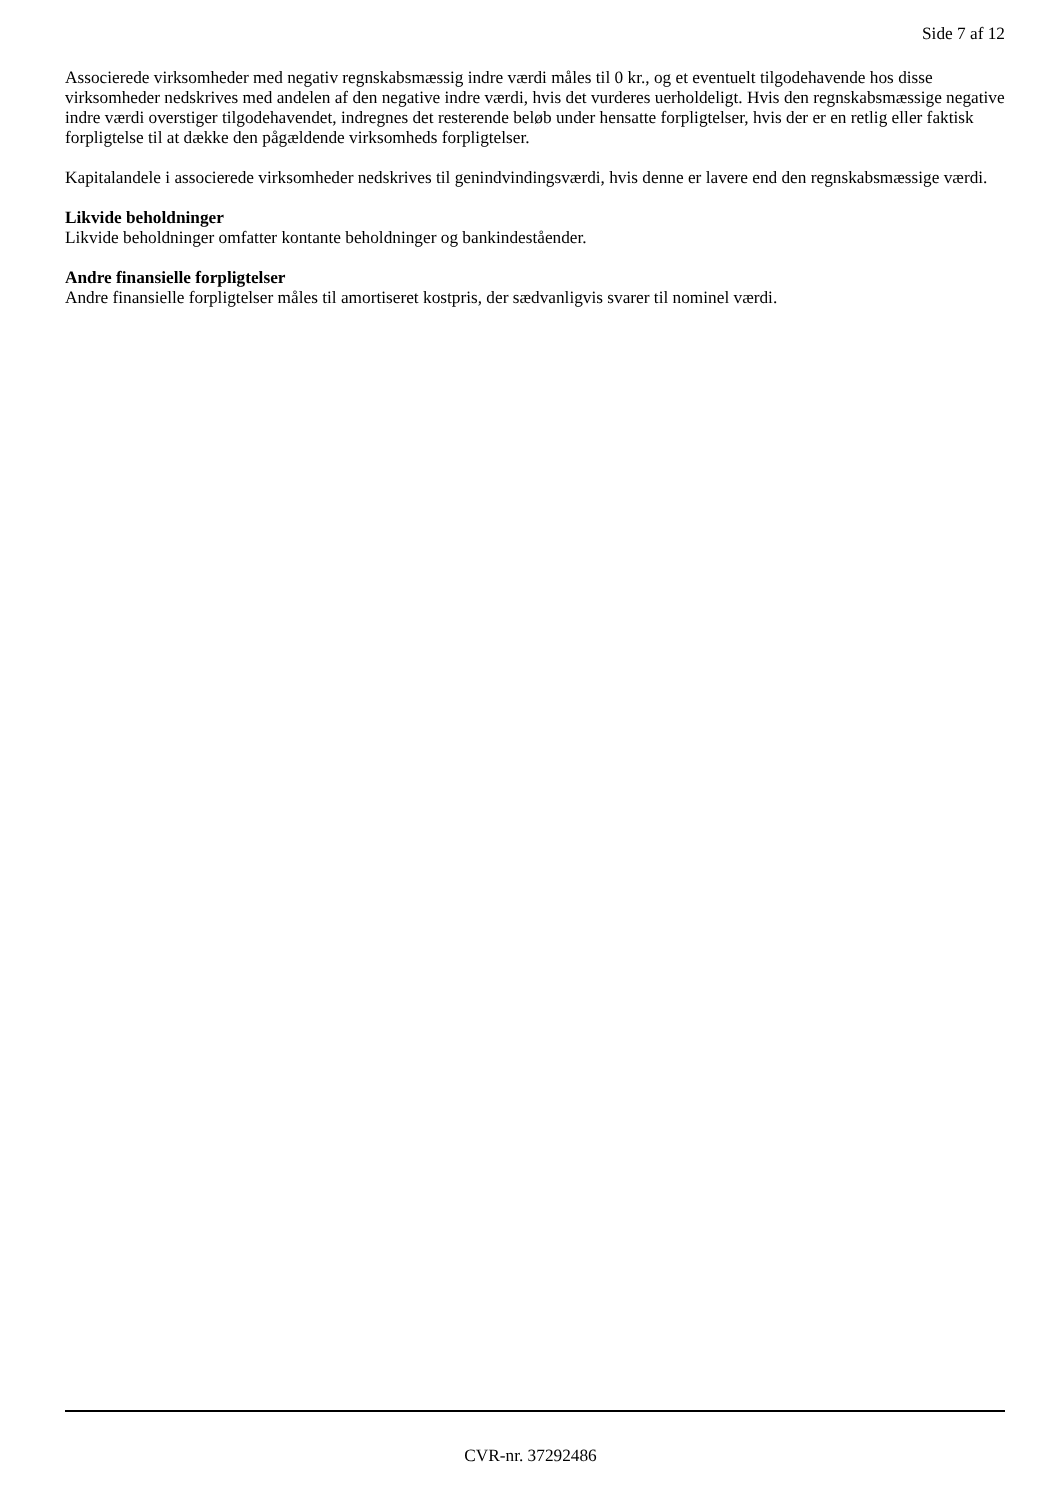Side 7 af 12
Associerede virksomheder med negativ regnskabsmæssig indre værdi måles til 0 kr., og et eventuelt tilgodehavende hos disse virksomheder nedskrives med andelen af den negative indre værdi, hvis det vurderes uerholdeligt. Hvis den regnskabsmæssige negative indre værdi overstiger tilgodehavendet, indregnes det resterende beløb under hensatte forpligtelser, hvis der er en retlig eller faktisk forpligtelse til at dække den pågældende virksomheds forpligtelser.
Kapitalandele i associerede virksomheder nedskrives til genindvindingsværdi, hvis denne er lavere end den regnskabsmæssige værdi.
Likvide beholdninger
Likvide beholdninger omfatter kontante beholdninger og bankindeståender.
Andre finansielle forpligtelser
Andre finansielle forpligtelser måles til amortiseret kostpris, der sædvanligvis svarer til nominel værdi.
CVR-nr. 37292486